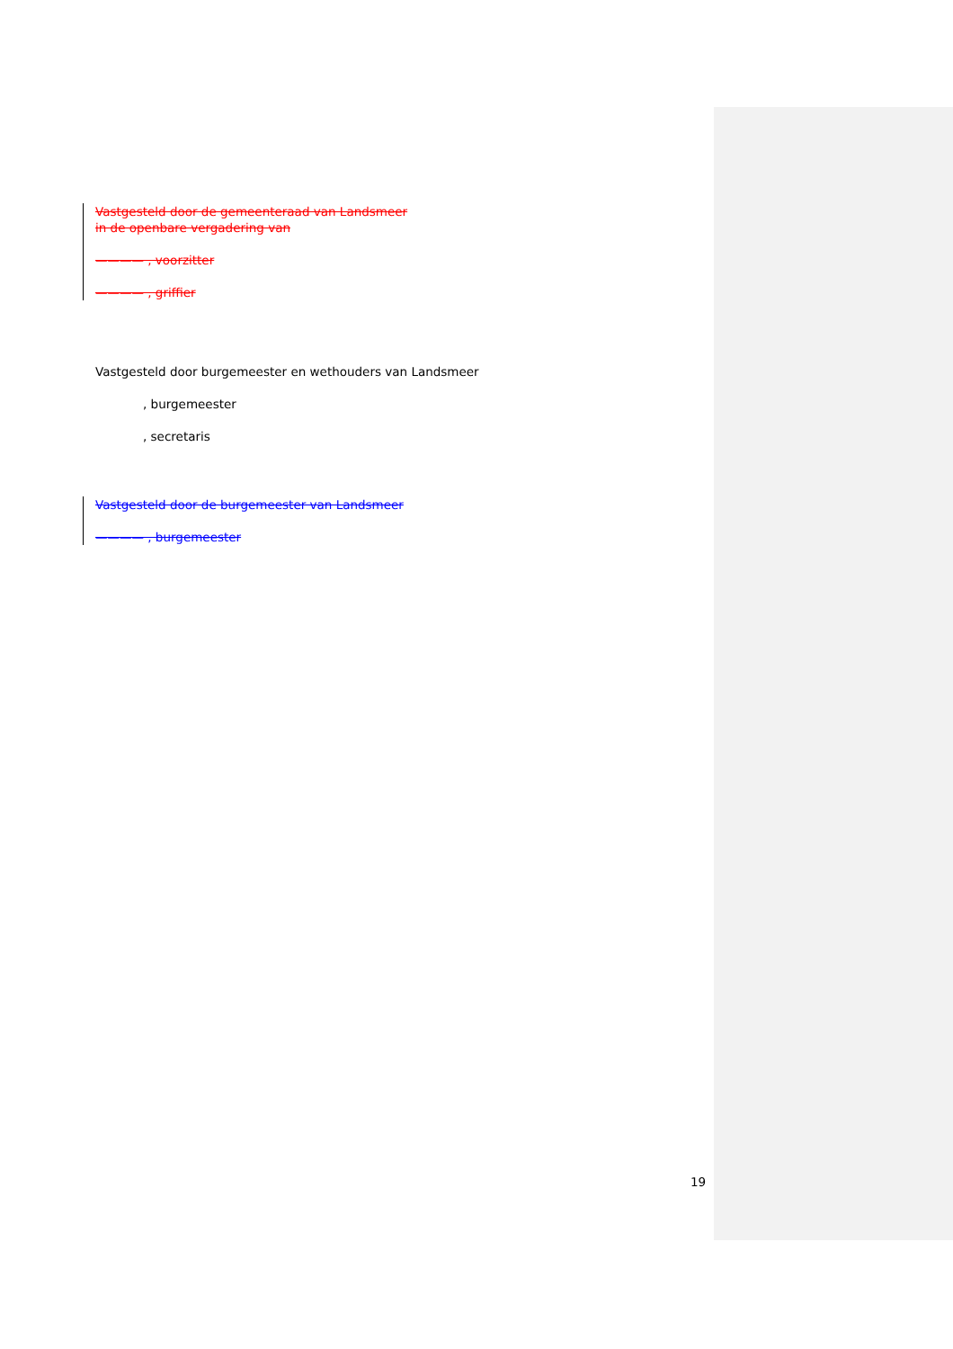Vastgesteld door de gemeenteraad van Landsmeer
in de openbare vergadering van
———— , voorzitter
———— , griffier
Vastgesteld door burgemeester en wethouders van Landsmeer
, burgemeester
, secretaris
Vastgesteld door de burgemeester van Landsmeer
———— , burgemeester
19